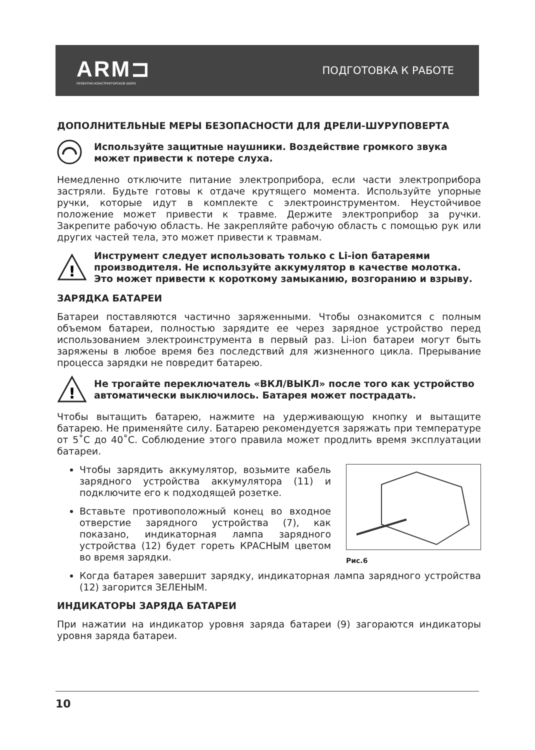ARM⊐
ПРОЕКТНО-КОНСТРУКТОРСКОЕ БЮРО
ПОДГОТОВКА К РАБОТЕ
ДОПОЛНИТЕЛЬНЫЕ МЕРЫ БЕЗОПАСНОСТИ ДЛЯ ДРЕЛИ-ШУРУПОВЕРТА
Используйте защитные наушники. Воздействие громкого звука может привести к потере слуха.
Немедленно отключите питание электроприбора, если части электроприбора застряли. Будьте готовы к отдаче крутящего момента. Используйте упорные ручки, которые идут в комплекте с электроинструментом. Неустойчивое положение может привести к травме. Держите электроприбор за ручки. Закрепите рабочую область. Не закрепляйте рабочую область с помощью рук или других частей тела, это может привести к травмам.
!
Инструмент следует использовать только с Li-ion батареями производителя. Не используйте аккумулятор в качестве молотка. Это может привести к короткому замыканию, возгоранию и взрыву.
ЗАРЯДКА БАТАРЕИ
Батареи поставляются частично заряженными. Чтобы ознакомится с полным объемом батареи, полностью зарядите ее через зарядное устройство перед использованием электроинструмента в первый раз. Li-ion батареи могут быть заряжены в любое время без последствий для жизненного цикла. Прерывание процесса зарядки не повредит батарею.
!
Не трогайте переключатель «ВКЛ/ВЫКЛ» после того как устройство автоматически выключилось. Батарея может пострадать.
Чтобы вытащить батарею, нажмите на удерживающую кнопку и вытащите батарею. Не применяйте силу. Батарею рекомендуется заряжать при температуре от 5˚С до 40˚С. Соблюдение этого правила может продлить время эксплуатации батареи.
Чтобы зарядить аккумулятор, возьмите кабель зарядного устройства аккумулятора (11) и подключите его к подходящей розетке.
Вставьте противоположный конец во входное отверстие зарядного устройства (7), как показано, индикаторная лампа зарядного устройства (12) будет гореть КРАСНЫМ цветом во время зарядки.
Рис.6
Когда батарея завершит зарядку, индикаторная лампа зарядного устройства (12) загорится ЗЕЛЕНЫМ.
ИНДИКАТОРЫ ЗАРЯДА БАТАРЕИ
При нажатии на индикатор уровня заряда батареи (9) загораются индикаторы уровня заряда батареи.
10